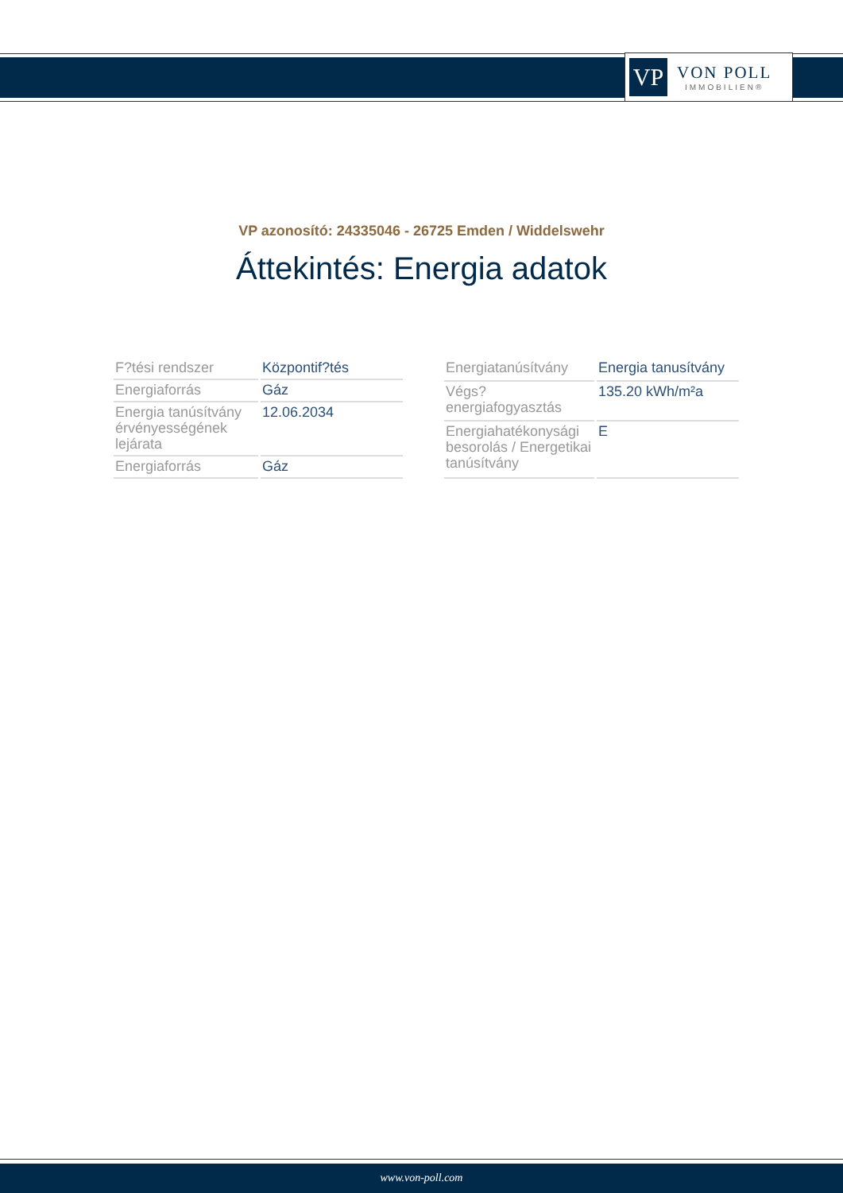VP
VON POLL
IMMOBILIEN®
VP azonosító: 24335046 - 26725 Emden / Widdelswehr
Áttekintés: Energia adatok
| F?tési rendszer | Központif?tés |
| Energiaforrás | Gáz |
| Energia tanúsítvány érvényességének lejárata | 12.06.2034 |
| Energiaforrás | Gáz |
| Energiatanúsítvány | Energia tanusítvány |
| Végs? energiafogyasztás | 135.20 kWh/m²a |
| Energiahatékonysági besorolás / Energetikai tanúsítvány | E |
www.von-poll.com